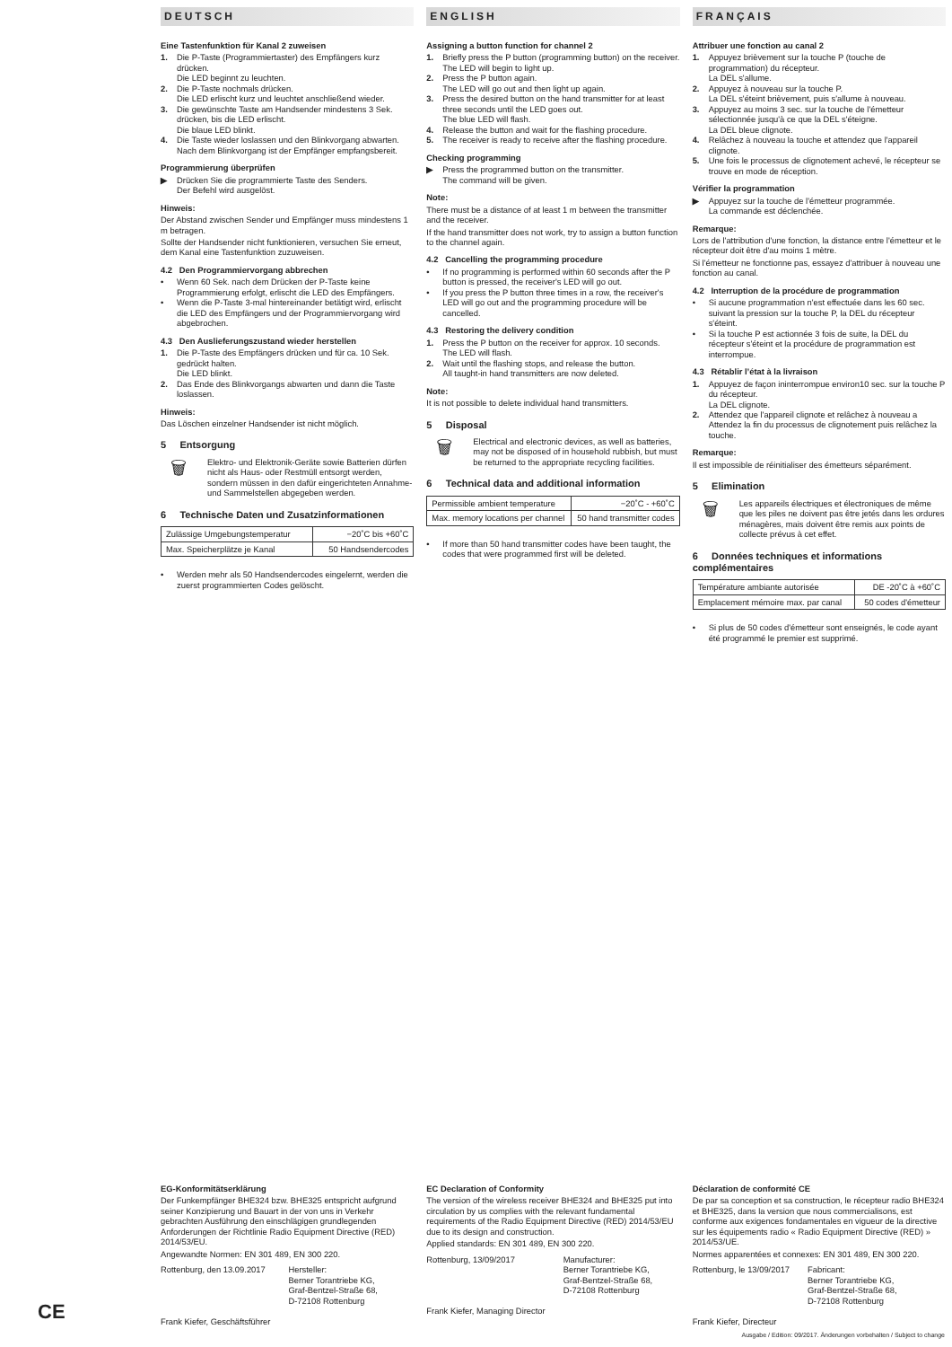DEUTSCH
Eine Tastenfunktion für Kanal 2 zuweisen
1. Die P-Taste (Programmiertaster) des Empfängers kurz drücken.
Die LED beginnt zu leuchten.
2. Die P-Taste nochmals drücken.
Die LED erlischt kurz und leuchtet anschließend wieder.
3. Die gewünschte Taste am Handsender mindestens 3 Sek. drücken, bis die LED erlischt.
Die blaue LED blinkt.
4. Die Taste wieder loslassen und den Blinkvorgang abwarten. Nach dem Blinkvorgang ist der Empfänger empfangsbereit.
Programmierung überprüfen
▶ Drücken Sie die programmierte Taste des Senders.
Der Befehl wird ausgelöst.
Hinweis:
Der Abstand zwischen Sender und Empfänger muss mindestens 1 m betragen.
Sollte der Handsender nicht funktionieren, versuchen Sie erneut, dem Kanal eine Tastenfunktion zuzuweisen.
4.2 Den Programmiervorgang abbrechen
• Wenn 60 Sek. nach dem Drücken der P-Taste keine Programmierung erfolgt, erlischt die LED des Empfängers.
• Wenn die P-Taste 3-mal hintereinander betätigt wird, erlischt die LED des Empfängers und der Programmiervorgang wird abgebrochen.
4.3 Den Auslieferungszustand wieder herstellen
1. Die P-Taste des Empfängers drücken und für ca. 10 Sek. gedrückt halten.
Die LED blinkt.
2. Das Ende des Blinkvorgangs abwarten und dann die Taste loslassen.
Hinweis:
Das Löschen einzelner Handsender ist nicht möglich.
5 Entsorgung
🗑
Elektro- und Elektronik-Geräte sowie Batterien dürfen nicht als Haus- oder Restmüll entsorgt werden, sondern müssen in den dafür eingerichteten Annahme- und Sammelstellen abgegeben werden.
6 Technische Daten und Zusatzinformationen
| Zulässige Umgebungstemperatur | −20˚C bis +60˚C |
| Max. Speicherplätze je Kanal | 50 Handsendercodes |
• Werden mehr als 50 Handsendercodes eingelernt, werden die zuerst programmierten Codes gelöscht.
ENGLISH
Assigning a button function for channel 2
1. Briefly press the P button (programming button) on the receiver.
The LED will begin to light up.
2. Press the P button again.
The LED will go out and then light up again.
3. Press the desired button on the hand transmitter for at least three seconds until the LED goes out.
The blue LED will flash.
4. Release the button and wait for the flashing procedure.
5. The receiver is ready to receive after the flashing procedure.
Checking programming
▶ Press the programmed button on the transmitter.
The command will be given.
Note:
There must be a distance of at least 1 m between the transmitter and the receiver.
If the hand transmitter does not work, try to assign a button function to the channel again.
4.2 Cancelling the programming procedure
• If no programming is performed within 60 seconds after the P button is pressed, the receiver's LED will go out.
• If you press the P button three times in a row, the receiver's LED will go out and the programming procedure will be cancelled.
4.3 Restoring the delivery condition
1. Press the P button on the receiver for approx. 10 seconds.
The LED will flash.
2. Wait until the flashing stops, and release the button.
All taught-in hand transmitters are now deleted.
Note:
It is not possible to delete individual hand transmitters.
5 Disposal
🗑
Electrical and electronic devices, as well as batteries, may not be disposed of in household rubbish, but must be returned to the appropriate recycling facilities.
6 Technical data and additional information
| Permissible ambient temperature | −20˚C - +60˚C |
| Max. memory locations per channel | 50 hand transmitter codes |
• If more than 50 hand transmitter codes have been taught, the codes that were programmed first will be deleted.
FRANÇAIS
Attribuer une fonction au canal 2
1. Appuyez brièvement sur la touche P (touche de programmation) du récepteur.
La DEL s'allume.
2. Appuyez à nouveau sur la touche P.
La DEL s'éteint brièvement, puis s'allume à nouveau.
3. Appuyez au moins 3 sec. sur la touche de l'émetteur sélectionnée jusqu'à ce que la DEL s'éteigne.
La DEL bleue clignote.
4. Relâchez à nouveau la touche et attendez que l'appareil clignote.
5. Une fois le processus de clignotement achevé, le récepteur se trouve en mode de réception.
Vérifier la programmation
▶ Appuyez sur la touche de l'émetteur programmée.
La commande est déclenchée.
Remarque:
Lors de l'attribution d'une fonction, la distance entre l'émetteur et le récepteur doit être d'au moins 1 mètre.
Si l'émetteur ne fonctionne pas, essayez d'attribuer à nouveau une fonction au canal.
4.2 Interruption de la procédure de programmation
• Si aucune programmation n'est effectuée dans les 60 sec. suivant la pression sur la touche P, la DEL du récepteur s'éteint.
• Si la touche P est actionnée 3 fois de suite, la DEL du récepteur s'éteint et la procédure de programmation est interrompue.
4.3 Rétablir l’état à la livraison
1. Appuyez de façon ininterrompue environ10 sec. sur la touche P du récepteur.
La DEL clignote.
2. Attendez que l'appareil clignote et relâchez à nouveau a Attendez la fin du processus de clignotement puis relâchez la touche.
Remarque:
Il est impossible de réinitialiser des émetteurs séparément.
5 Elimination
🗑
Les appareils électriques et électroniques de même que les piles ne doivent pas être jetés dans les ordures ménagères, mais doivent être remis aux points de collecte prévus à cet effet.
6 Données techniques et informations complémentaires
| Température ambiante autorisée | DE -20˚C à +60˚C |
| Emplacement mémoire max. par canal | 50 codes d'émetteur |
• Si plus de 50 codes d'émetteur sont enseignés, le code ayant été programmé le premier est supprimé.
EG-Konformitätserklärung
Der Funkempfänger BHE324 bzw. BHE325 entspricht aufgrund seiner Konzipierung und Bauart in der von uns in Verkehr gebrachten Ausführung den einschlägigen grundlegenden Anforderungen der Richtlinie Radio Equipment Directive (RED) 2014/53/EU.
Angewandte Normen: EN 301 489, EN 300 220.
Rottenburg, den 13.09.2017
Frank Kiefer, Geschäftsführer
Hersteller:
Berner Torantriebe KG,
Graf-Bentzel-Straße 68,
D-72108 Rottenburg
EC Declaration of Conformity
The version of the wireless receiver BHE324 and BHE325 put into circulation by us complies with the relevant fundamental requirements of the Radio Equipment Directive (RED) 2014/53/EU due to its design and construction.
Applied standards: EN 301 489, EN 300 220.
Rottenburg, 13/09/2017
Frank Kiefer, Managing Director
Manufacturer:
Berner Torantriebe KG,
Graf-Bentzel-Straße 68,
D-72108 Rottenburg
Déclaration de conformité CE
De par sa conception et sa construction, le récepteur radio BHE324 et BHE325, dans la version que nous commercialisons, est conforme aux exigences fondamentales en vigueur de la directive sur les équipements radio « Radio Equipment Directive (RED) » 2014/53/UE.
Normes apparentées et connexes: EN 301 489, EN 300 220.
Rottenburg, le 13/09/2017
Frank Kiefer, Directeur
Fabricant:
Berner Torantriebe KG,
Graf-Bentzel-Straße 68,
D-72108 Rottenburg
CE
Ausgabe / Edition: 09/2017. Änderungen vorbehalten / Subject to change